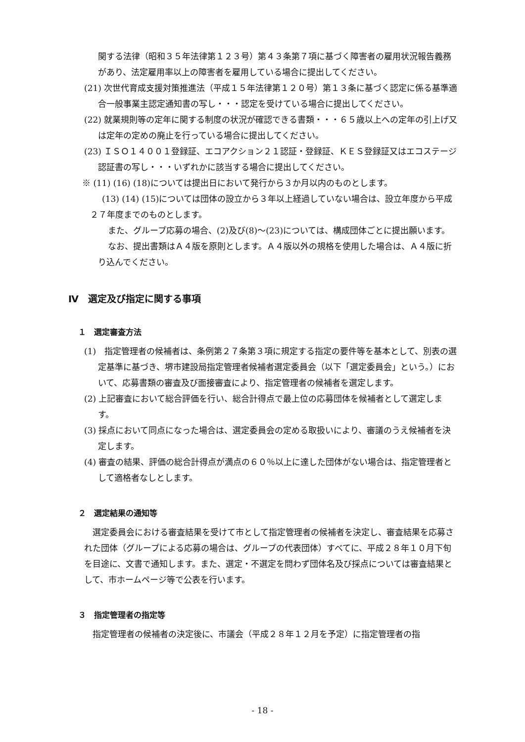関する法律（昭和３５年法律第１２３号）第４３条第７項に基づく障害者の雇用状況報告義務があり、法定雇用率以上の障害者を雇用している場合に提出してください。
(21) 次世代育成支援対策推進法（平成１５年法律第１２０号）第１３条に基づく認定に係る基準適合一般事業主認定通知書の写し・・・認定を受けている場合に提出してください。
(22) 就業規則等の定年に関する制度の状況が確認できる書類・・・６５歳以上への定年の引上げ又は定年の定めの廃止を行っている場合に提出してください。
(23) ＩＳＯ１４００１登録証、エコアクション２１認証・登録証、ＫＥＳ登録証又はエコステージ認証書の写し・・・いずれかに該当する場合に提出してください。
※ (11) (16) (18)については提出日において発行から３か月以内のものとします。
(13) (14) (15)については団体の設立から３年以上経過していない場合は、設立年度から平成２７年度までのものとします。
また、グループ応募の場合、(2)及び(8)～(23)については、構成団体ごとに提出願います。
なお、提出書類はＡ４版を原則とします。Ａ４版以外の規格を使用した場合は、Ａ４版に折り込んでください。
Ⅳ　選定及び指定に関する事項
１　選定審査方法
(1)　指定管理者の候補者は、条例第２７条第３項に規定する指定の要件等を基本として、別表の選定基準に基づき、堺市建設局指定管理者候補者選定委員会（以下「選定委員会」という。）において、応募書類の審査及び面接審査により、指定管理者の候補者を選定します。
(2) 上記審査において総合評価を行い、総合計得点で最上位の応募団体を候補者として選定します。
(3) 採点において同点になった場合は、選定委員会の定める取扱いにより、審議のうえ候補者を決定します。
(4) 審査の結果、評価の総合計得点が満点の６０％以上に達した団体がない場合は、指定管理者として適格者なしとします。
２　選定結果の通知等
選定委員会における審査結果を受けて市として指定管理者の候補者を決定し、審査結果を応募された団体（グループによる応募の場合は、グループの代表団体）すべてに、平成２８年１０月下旬を目途に、文書で通知します。また、選定・不選定を問わず団体名及び採点については審査結果として、市ホームページ等で公表を行います。
３　指定管理者の指定等
指定管理者の候補者の決定後に、市議会（平成２８年１２月を予定）に指定管理者の指
- 18 -